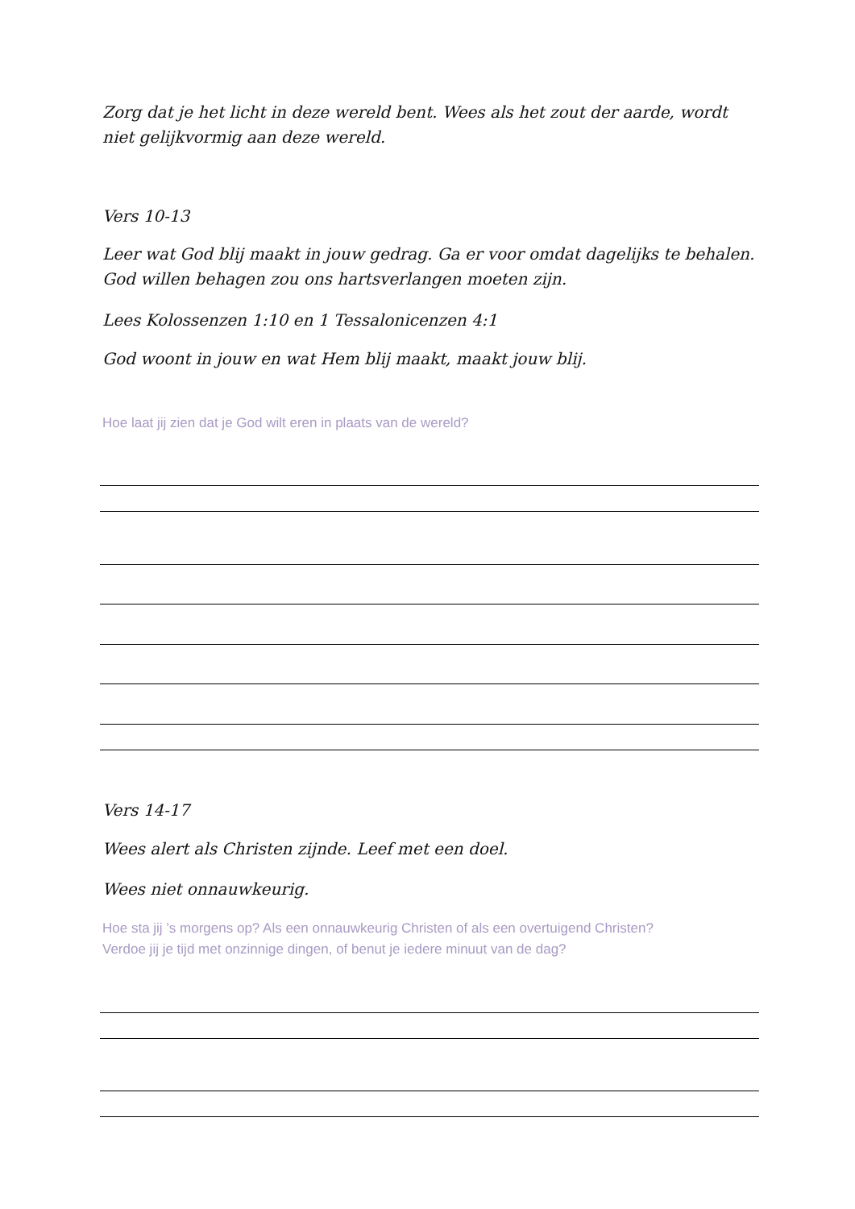Zorg dat je het licht in deze wereld bent. Wees als het zout der aarde, wordt niet gelijkvormig aan deze wereld.
Vers 10-13
Leer wat God blij maakt in jouw gedrag. Ga er voor omdat dagelijks te behalen. God willen behagen zou ons hartsverlangen moeten zijn.
Lees Kolossenzen 1:10 en 1 Tessalonicenzen 4:1
God woont in jouw en wat Hem blij maakt, maakt jouw blij.
Hoe laat jij zien dat je God wilt eren in plaats van de wereld?
Vers 14-17
Wees alert als Christen zijnde. Leef met een doel.
Wees niet onnauwkeurig.
Hoe sta jij ’s morgens op? Als een onnauwkeurig Christen of als een overtuigend Christen?
Verdoe jij je tijd met onzinnige dingen, of benut je iedere minuut van de dag?